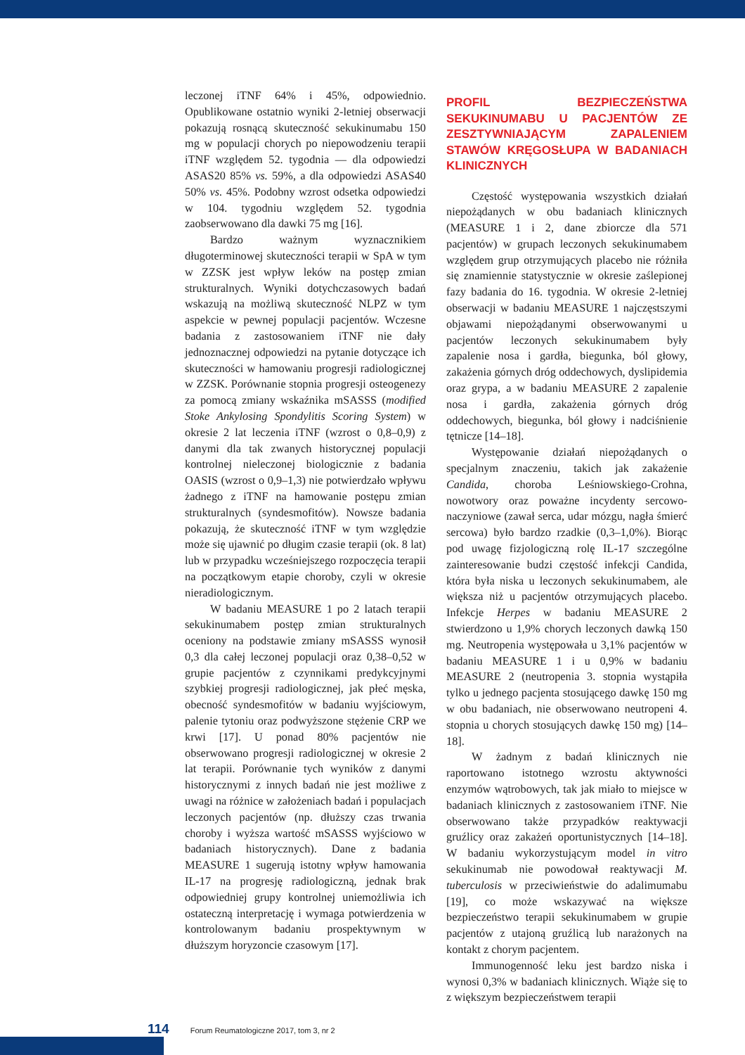leczonej iTNF 64% i 45%, odpowiednio. Opublikowane ostatnio wyniki 2-letniej obserwacji pokazują rosnącą skuteczność sekukinumabu 150 mg w populacji chorych po niepowodzeniu terapii iTNF względem 52. tygodnia — dla odpowiedzi ASAS20 85% vs. 59%, a dla odpowiedzi ASAS40 50% vs. 45%. Podobny wzrost odsetka odpowiedzi w 104. tygodniu względem 52. tygodnia zaobserwowano dla dawki 75 mg [16].
Bardzo ważnym wyznacznikiem długoterminowej skuteczności terapii w SpA w tym w ZZSK jest wpływ leków na postęp zmian strukturalnych. Wyniki dotychczasowych badań wskazują na możliwą skuteczność NLPZ w tym aspekcie w pewnej populacji pacjentów. Wczesne badania z zastosowaniem iTNF nie dały jednoznacznej odpowiedzi na pytanie dotyczące ich skuteczności w hamowaniu progresji radiologicznej w ZZSK. Porównanie stopnia progresji osteogenezy za pomocą zmiany wskaźnika mSASSS (modified Stoke Ankylosing Spondylitis Scoring System) w okresie 2 lat leczenia iTNF (wzrost o 0,8–0,9) z danymi dla tak zwanych historycznej populacji kontrolnej nieleczonej biologicznie z badania OASIS (wzrost o 0,9–1,3) nie potwierdzało wpływu żadnego z iTNF na hamowanie postępu zmian strukturalnych (syndesmofitów). Nowsze badania pokazują, że skuteczność iTNF w tym względzie może się ujawnić po długim czasie terapii (ok. 8 lat) lub w przypadku wcześniejszego rozpoczęcia terapii na początkowym etapie choroby, czyli w okresie nieradiologicznym.
W badaniu MEASURE 1 po 2 latach terapii sekukinumabem postęp zmian strukturalnych oceniony na podstawie zmiany mSASSS wynosił 0,3 dla całej leczonej populacji oraz 0,38–0,52 w grupie pacjentów z czynnikami predykcyjnymi szybkiej progresji radiologicznej, jak płeć męska, obecność syndesmofitów w badaniu wyjściowym, palenie tytoniu oraz podwyższone stężenie CRP we krwi [17]. U ponad 80% pacjentów nie obserwowano progresji radiologicznej w okresie 2 lat terapii. Porównanie tych wyników z danymi historycznymi z innych badań nie jest możliwe z uwagi na różnice w założeniach badań i populacjach leczonych pacjentów (np. dłuższy czas trwania choroby i wyższa wartość mSASSS wyjściowo w badaniach historycznych). Dane z badania MEASURE 1 sugerują istotny wpływ hamowania IL-17 na progresję radiologiczną, jednak brak odpowiedniej grupy kontrolnej uniemożliwia ich ostateczną interpretację i wymaga potwierdzenia w kontrolowanym badaniu prospektywnym w dłuższym horyzoncie czasowym [17].
PROFIL BEZPIECZEŃSTWA SEKUKINUMABU U PACJENTÓW ZE ZESZTYWNIAJĄCYM ZAPALENIEM STAWÓW KRĘGOSŁUPA W BADANIACH KLINICZNYCH
Częstość występowania wszystkich działań niepożądanych w obu badaniach klinicznych (MEASURE 1 i 2, dane zbiorcze dla 571 pacjentów) w grupach leczonych sekukinumabem względem grup otrzymujących placebo nie różniła się znamiennie statystycznie w okresie zaślepionej fazy badania do 16. tygodnia. W okresie 2-letniej obserwacji w badaniu MEASURE 1 najczęstszymi objawami niepożądanymi obserwowanymi u pacjentów leczonych sekukinumabem były zapalenie nosa i gardła, biegunka, ból głowy, zakażenia górnych dróg oddechowych, dyslipidemia oraz grypa, a w badaniu MEASURE 2 zapalenie nosa i gardła, zakażenia górnych dróg oddechowych, biegunka, ból głowy i nadciśnienie tętnicze [14–18].
Występowanie działań niepożądanych o specjalnym znaczeniu, takich jak zakażenie Candida, choroba Leśniowskiego-Crohna, nowotwory oraz poważne incydenty sercowo-naczyniowe (zawał serca, udar mózgu, nagła śmierć sercowa) było bardzo rzadkie (0,3–1,0%). Biorąc pod uwagę fizjologiczną rolę IL-17 szczególne zainteresowanie budzi częstość infekcji Candida, która była niska u leczonych sekukinumabem, ale większa niż u pacjentów otrzymujących placebo. Infekcje Herpes w badaniu MEASURE 2 stwierdzono u 1,9% chorych leczonych dawką 150 mg. Neutropenia występowała u 3,1% pacjentów w badaniu MEASURE 1 i u 0,9% w badaniu MEASURE 2 (neutropenia 3. stopnia wystąpiła tylko u jednego pacjenta stosującego dawkę 150 mg w obu badaniach, nie obserwowano neutropeni 4. stopnia u chorych stosujących dawkę 150 mg) [14–18].
W żadnym z badań klinicznych nie raportowano istotnego wzrostu aktywności enzymów wątrobowych, tak jak miało to miejsce w badaniach klinicznych z zastosowaniem iTNF. Nie obserwowano także przypadków reaktywacji gruźlicy oraz zakażeń oportunistycznych [14–18]. W badaniu wykorzystującym model in vitro sekukinumab nie powodował reaktywacji M. tuberculosis w przeciwieństwie do adalimumabu [19], co może wskazywać na większe bezpieczeństwo terapii sekukinumabem w grupie pacjentów z utajoną gruźlicą lub narażonych na kontakt z chorym pacjentem.
Immunogenność leku jest bardzo niska i wynosi 0,3% w badaniach klinicznych. Wiąże się to z większym bezpieczeństwem terapii
114 Forum Reumatologiczne 2017, tom 3, nr 2